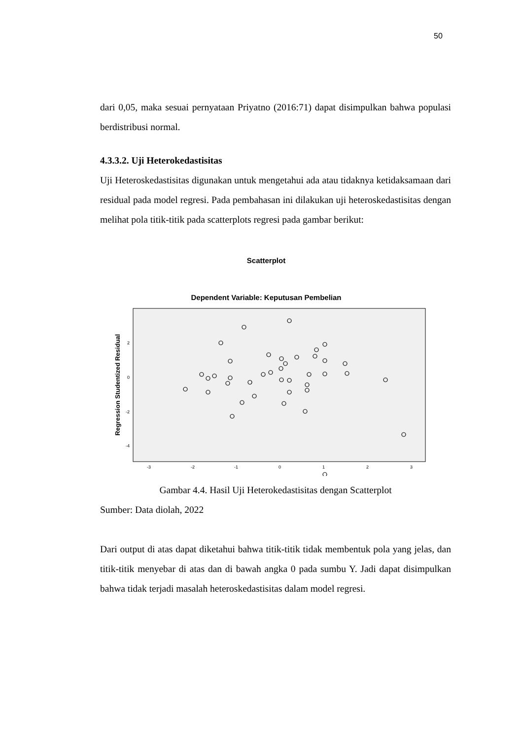50
dari 0,05, maka sesuai pernyataan Priyatno (2016:71) dapat disimpulkan bahwa populasi berdistribusi normal.
4.3.3.2. Uji Heterokedastisitas
Uji Heteroskedastisitas digunakan untuk mengetahui ada atau tidaknya ketidaksamaan dari residual pada model regresi. Pada pembahasan ini dilakukan uji heteroskedastisitas dengan melihat pola titik-titik pada scatterplots regresi pada gambar berikut:
Scatterplot
Dependent Variable: Keputusan Pembelian
Regression Studentized Residual
2
0
-2
-4
-3
-2
-1
0
1
2
3
Gambar 4.4. Hasil Uji Heterokedastisitas dengan Scatterplot
Sumber: Data diolah, 2022
Dari output di atas dapat diketahui bahwa titik-titik tidak membentuk pola yang jelas, dan titik-titik menyebar di atas dan di bawah angka 0 pada sumbu Y. Jadi dapat disimpulkan bahwa tidak terjadi masalah heteroskedastisitas dalam model regresi.